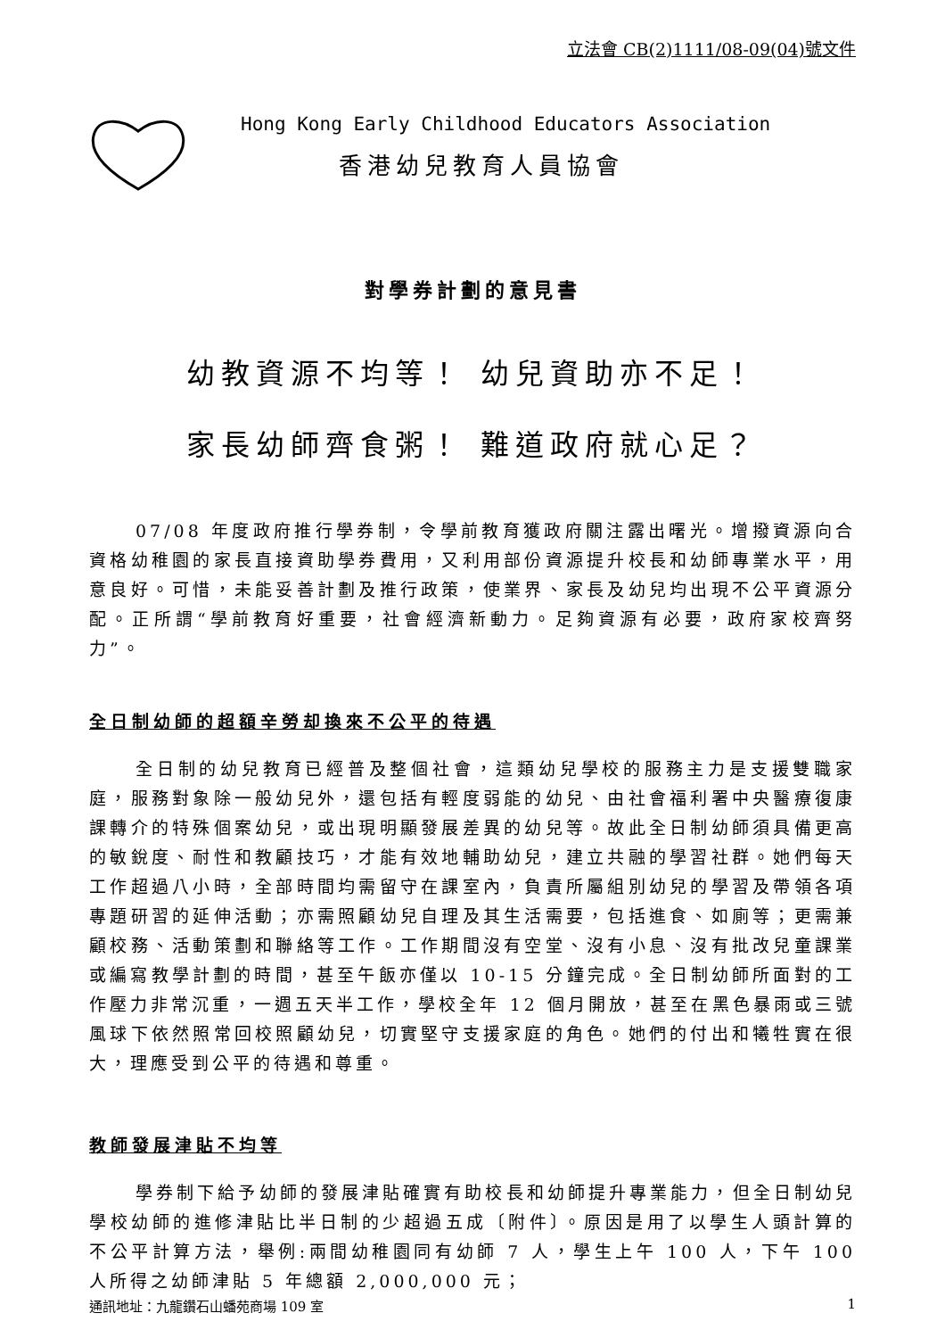立法會 CB(2)1111/08-09(04)號文件
Hong Kong Early Childhood Educators Association
香港幼兒教育人員協會
對學券計劃的意見書
幼教資源不均等！ 幼兒資助亦不足！
家長幼師齊食粥！ 難道政府就心足？
07/08 年度政府推行學券制，令學前教育獲政府關注露出曙光。增撥資源向合資格幼稚園的家長直接資助學券費用，又利用部份資源提升校長和幼師專業水平，用意良好。可惜，未能妥善計劃及推行政策，使業界、家長及幼兒均出現不公平資源分配。正所謂“學前教育好重要，社會經濟新動力。足夠資源有必要，政府家校齊努力”。
全日制幼師的超額辛勞却換來不公平的待遇
全日制的幼兒教育已經普及整個社會，這類幼兒學校的服務主力是支援雙職家庭，服務對象除一般幼兒外，還包括有輕度弱能的幼兒、由社會福利署中央醫療復康課轉介的特殊個案幼兒，或出現明顯發展差異的幼兒等。故此全日制幼師須具備更高的敏銳度、耐性和教顧技巧，才能有效地輔助幼兒，建立共融的學習社群。她們每天工作超過八小時，全部時間均需留守在課室內，負責所屬組別幼兒的學習及帶領各項專題研習的延伸活動；亦需照顧幼兒自理及其生活需要，包括進食、如廁等；更需兼顧校務、活動策劃和聯絡等工作。工作期間沒有空堂、沒有小息、沒有批改兒童課業或編寫教學計劃的時間，甚至午飯亦僅以 10-15 分鐘完成。全日制幼師所面對的工作壓力非常沉重，一週五天半工作，學校全年 12 個月開放，甚至在黑色暴雨或三號風球下依然照常回校照顧幼兒，切實堅守支援家庭的角色。她們的付出和犧牲實在很大，理應受到公平的待遇和尊重。
教師發展津貼不均等
學券制下給予幼師的發展津貼確實有助校長和幼師提升專業能力，但全日制幼兒學校幼師的進修津貼比半日制的少超過五成〔附件〕。原因是用了以學生人頭計算的不公平計算方法，舉例:兩間幼稚園同有幼師 7 人，學生上午 100 人，下午 100 人所得之幼師津貼 5 年總額 2,000,000 元；
通訊地址：九龍鑽石山蟠苑商場 109 室 1